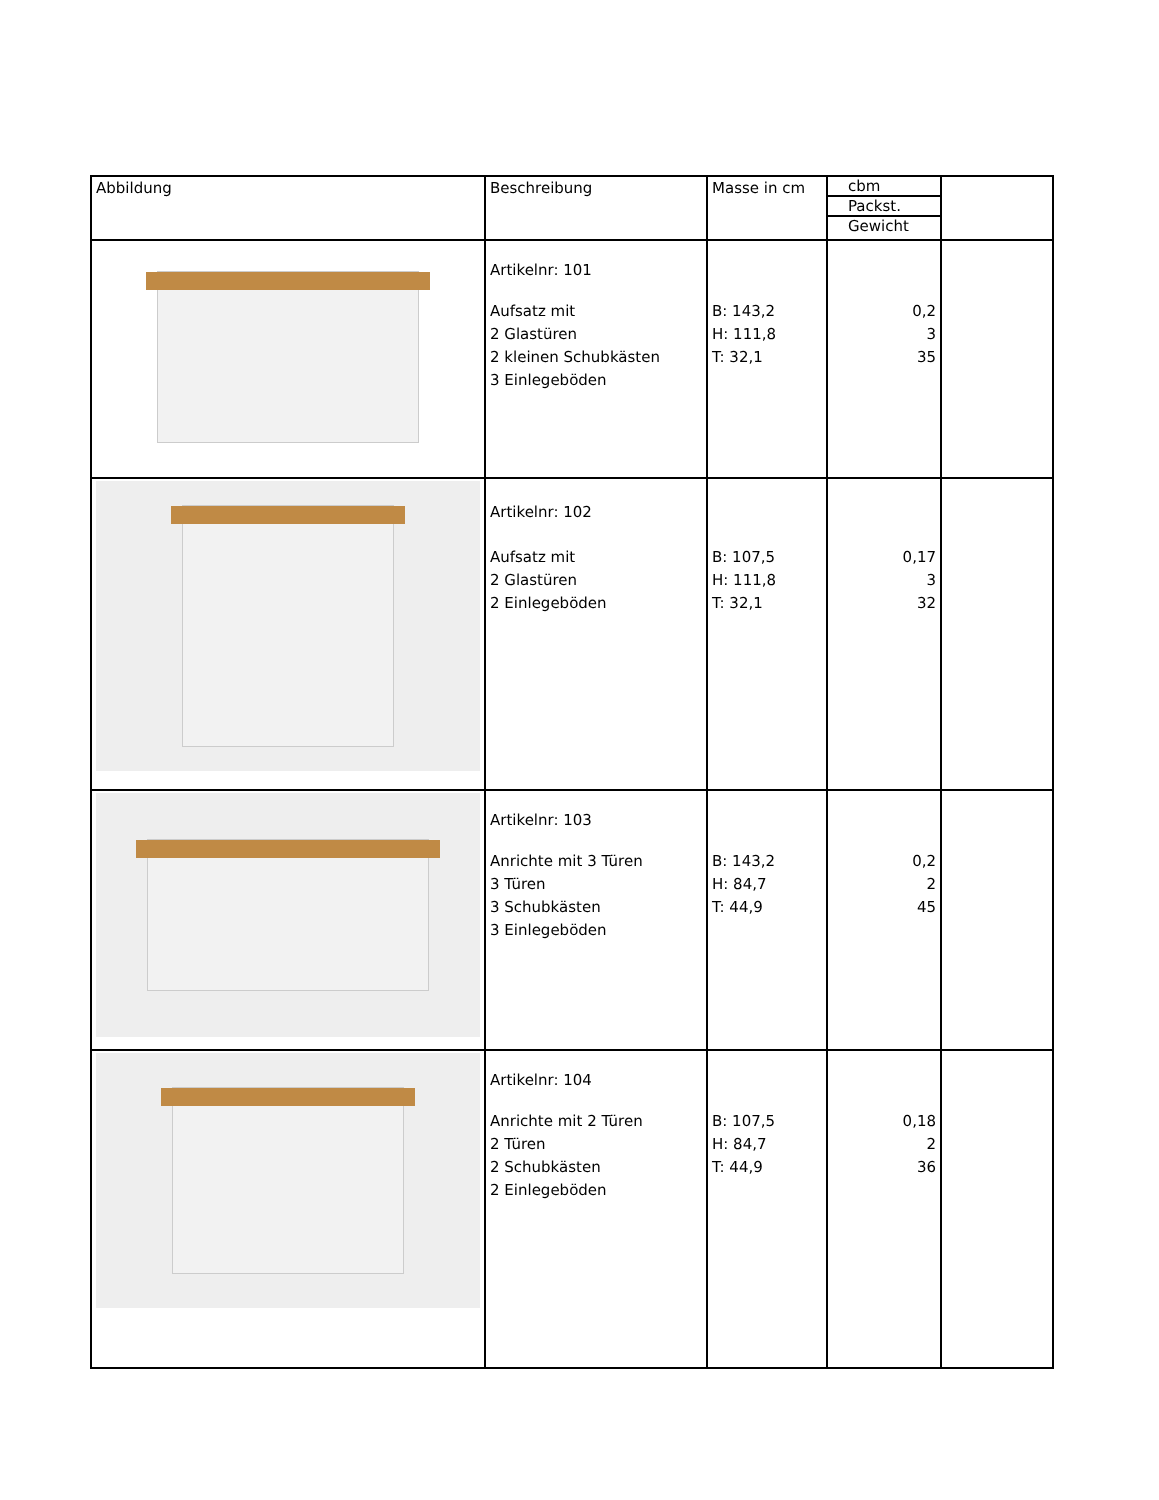| Abbildung | Beschreibung | Masse in cm | cbm Packst. Gewicht | |
| --- | --- | --- | --- | --- |
| | Artikelnr: 101 Aufsatz mit 2 Glastüren 2 kleinen Schubkästen 3 Einlegeböden | B: 143,2 H: 111,8 T: 32,1 | 0,2 3 35 | |
| | Artikelnr: 102 Aufsatz mit 2 Glastüren 2 Einlegeböden | B: 107,5 H: 111,8 T: 32,1 | 0,17 3 32 | |
| | Artikelnr: 103 Anrichte mit 3 Türen 3 Türen 3 Schubkästen 3 Einlegeböden | B: 143,2 H: 84,7 T: 44,9 | 0,2 2 45 | |
| | Artikelnr: 104 Anrichte mit 2 Türen 2 Türen 2 Schubkästen 2 Einlegeböden | B: 107,5 H: 84,7 T: 44,9 | 0,18 2 36 | |